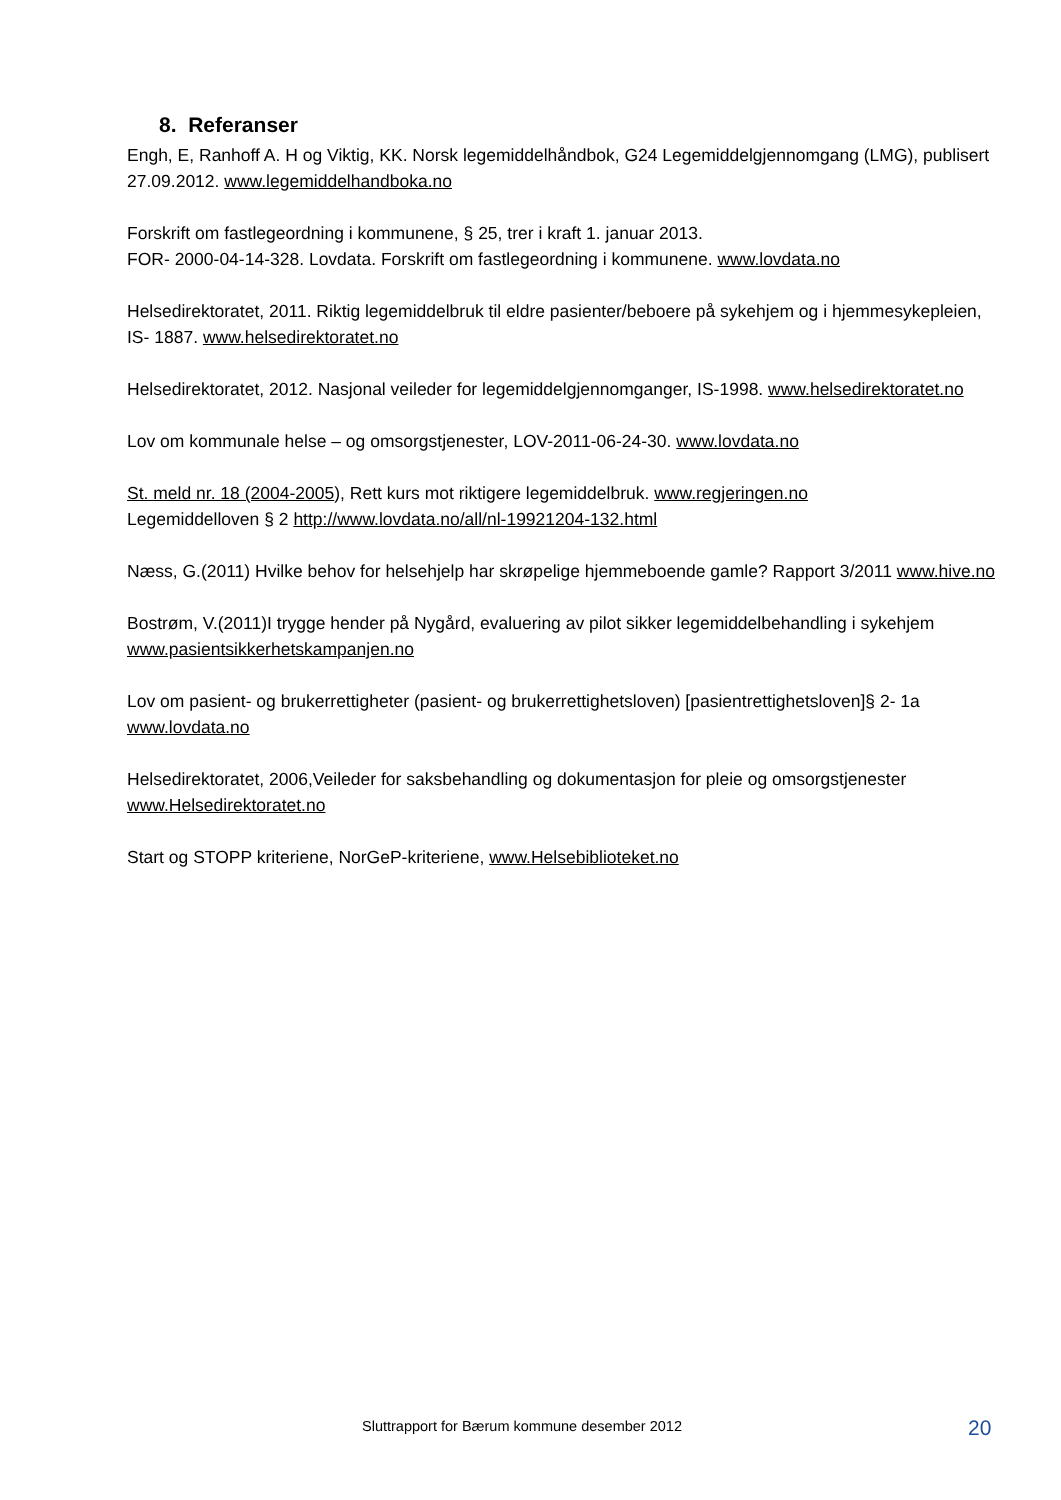8. Referanser
Engh, E, Ranhoff A. H og Viktig, KK. Norsk legemiddelhåndbok, G24 Legemiddelgjennomgang (LMG), publisert 27.09.2012. www.legemiddelhandboka.no
Forskrift om fastlegeordning i kommunene, § 25, trer i kraft 1. januar 2013.
FOR- 2000-04-14-328. Lovdata. Forskrift om fastlegeordning i kommunene. www.lovdata.no
Helsedirektoratet, 2011. Riktig legemiddelbruk til eldre pasienter/beboere på sykehjem og i hjemmesykepleien, IS- 1887. www.helsedirektoratet.no
Helsedirektoratet, 2012. Nasjonal veileder for legemiddelgjennomganger, IS-1998. www.helsedirektoratet.no
Lov om kommunale helse – og omsorgstjenester, LOV-2011-06-24-30. www.lovdata.no
St. meld nr. 18 (2004-2005), Rett kurs mot riktigere legemiddelbruk. www.regjeringen.no
Legemiddelloven § 2 http://www.lovdata.no/all/nl-19921204-132.html
Næss, G.(2011) Hvilke behov for helsehjelp har skrøpelige hjemmeboende gamle? Rapport 3/2011 www.hive.no
Bostrøm, V.(2011)I trygge hender på Nygård, evaluering av pilot sikker legemiddelbehandling i sykehjem www.pasientsikkerhetskampanjen.no
Lov om pasient- og brukerrettigheter (pasient- og brukerrettighetsloven) [pasientrettighetsloven]§ 2- 1a www.lovdata.no
Helsedirektoratet, 2006,Veileder for saksbehandling og dokumentasjon for pleie og omsorgstjenester www.Helsedirektoratet.no
Start og STOPP kriteriene, NorGeP-kriteriene, www.Helsebiblioteket.no
Sluttrapport for Bærum kommune desember 2012 20